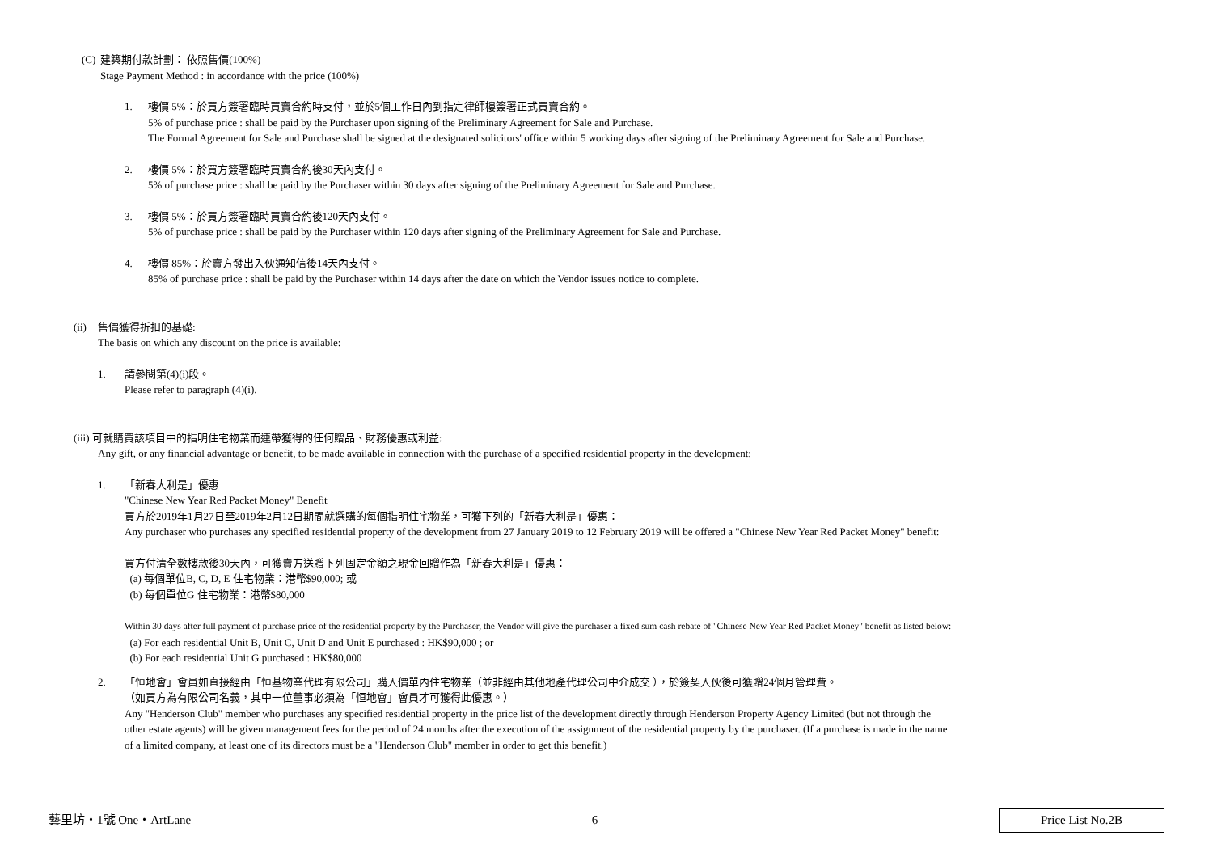(C)
建築期付款計劃： 依照售價(100%)
Stage Payment Method : in accordance with the price (100%)
1. 樓價 5%：於買方簽署臨時買賣合約時支付，並於5個工作日內到指定律師樓簽署正式買賣合約。
5% of purchase price : shall be paid by the Purchaser upon signing of the Preliminary Agreement for Sale and Purchase.
The Formal Agreement for Sale and Purchase shall be signed at the designated solicitors' office within 5 working days after signing of the Preliminary Agreement for Sale and Purchase.
2. 樓價 5%：於買方簽署臨時買賣合約後30天內支付。
5% of purchase price : shall be paid by the Purchaser within 30 days after signing of the Preliminary Agreement for Sale and Purchase.
3. 樓價 5%：於買方簽署臨時買賣合約後120天內支付。
5% of purchase price : shall be paid by the Purchaser within 120 days after signing of the Preliminary Agreement for Sale and Purchase.
4. 樓價 85%：於賣方發出入伙通知信後14天內支付。
85% of purchase price : shall be paid by the Purchaser within 14 days after the date on which the Vendor issues notice to complete.
(ii)
售價獲得折扣的基礎:
The basis on which any discount on the price is available:
1. 請參閱第(4)(i)段。
Please refer to paragraph (4)(i).
(iii) 可就購買該項目中的指明住宅物業而連帶獲得的任何贈品、財務優惠或利益:
Any gift, or any financial advantage or benefit, to be made available in connection with the purchase of a specified residential property in the development:
1. 「新春大利是」優惠
"Chinese New Year Red Packet Money" Benefit
買方於2019年1月27日至2019年2月12日期間就選購的每個指明住宅物業，可獲下列的「新春大利是」優惠：
Any purchaser who purchases any specified residential property of the development from 27 January 2019 to 12 February 2019 will be offered a "Chinese New Year Red Packet Money" benefit:
買方付清全數樓款後30天內，可獲賣方送贈下列固定金額之現金回贈作為「新春大利是」優惠：
(a) 每個單位B, C, D, E 住宅物業：港幣$90,000; 或
(b) 每個單位G 住宅物業：港幣$80,000
Within 30 days after full payment of purchase price of the residential property by the Purchaser, the Vendor will give the purchaser a fixed sum cash rebate of "Chinese New Year Red Packet Money" benefit as listed below:
(a) For each residential Unit B, Unit C, Unit D and Unit E purchased : HK$90,000 ; or
(b) For each residential Unit G purchased : HK$80,000
2. 「恒地會」會員如直接經由「恒基物業代理有限公司」購入價單內住宅物業（並非經由其他地產代理公司中介成交 ），於簽契入伙後可獲贈24個月管理費。
（如買方為有限公司名義，其中一位董事必須為「恒地會」會員才可獲得此優惠。）
Any "Henderson Club" member who purchases any specified residential property in the price list of the development directly through Henderson Property Agency Limited (but not through the
other estate agents) will be given management fees for the period of 24 months after the execution of the assignment of the residential property by the purchaser. (If a purchase is made in the name
of a limited company, at least one of its directors must be a "Henderson Club" member in order to get this benefit.)
藝里坊・1號 One・ArtLane 6 Price List No.2B